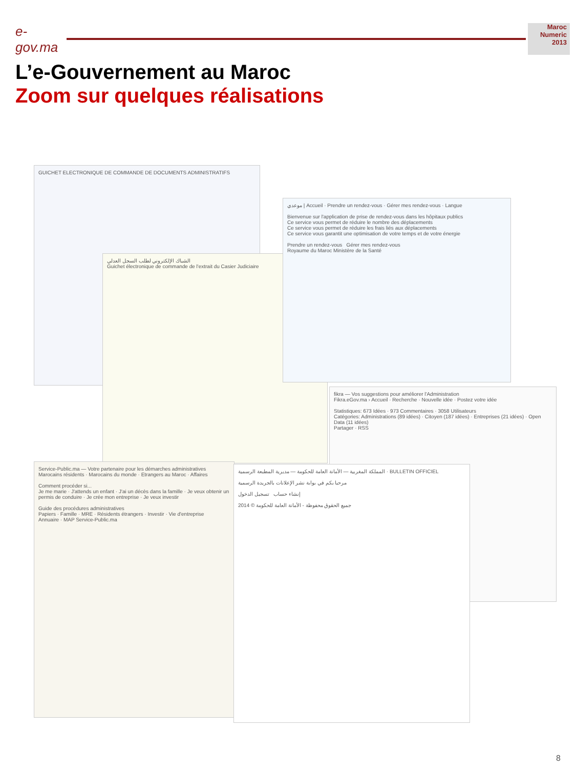e-gov.ma
Maroc Numeric 2013
L’e-Gouvernement au Maroc
Zoom sur quelques réalisations
GUICHET ELECTRONIQUE DE COMMANDE DE DOCUMENTS ADMINISTRATIFS
الشباك الإلكتروني لطلب السجل العدلي
Guichet électronique de commande de l'extrait du Casier Judiciaire
موعدي | Accueil · Prendre un rendez-vous · Gérer mes rendez-vous · Langue
Bienvenue sur l'application de prise de rendez-vous dans les hôpitaux publics
Ce service vous permet de réduire le nombre des déplacements
Ce service vous permet de réduire les frais liés aux déplacements
Ce service vous garantit une optimisation de votre temps et de votre énergie
Prendre un rendez-vous Gérer mes rendez-vous
Royaume du Maroc Ministère de la Santé
fikra — Vos suggestions pour améliorer l'Administration
Fikra.eGov.ma › Accueil · Recherche · Nouvelle idée · Postez votre idée
Statistiques: 673 Idées · 973 Commentaires · 3058 Utilisateurs
Catégories: Administrations (89 idées) · Citoyen (187 idées) · Entreprises (21 idées) · Open Data (11 idées)
Partager · RSS
Service-Public.ma — Votre partenaire pour les démarches administratives
Marocains résidents · Marocains du monde · Etrangers au Maroc · Affaires
Comment procéder si...
Je me marie · J'attends un enfant · J'ai un décès dans la famille · Je veux obtenir un permis de conduire · Je crée mon entreprise · Je veux investir
Guide des procédures administratives
Papiers · Famille · MRE · Résidents étrangers · Investir · Vie d'entreprise
Annuaire · MAP Service-Public.ma
المملكة المغربية — الأمانة العامة للحكومة — مديرية المطبعة الرسمية · BULLETIN OFFICIEL
مرحبا بكم في بوابة نشر الإعلانات بالجريدة الرسمية
إنشاء حساب تسجيل الدخول
جميع الحقوق محفوظة - الأمانة العامة للحكومة © 2014
8